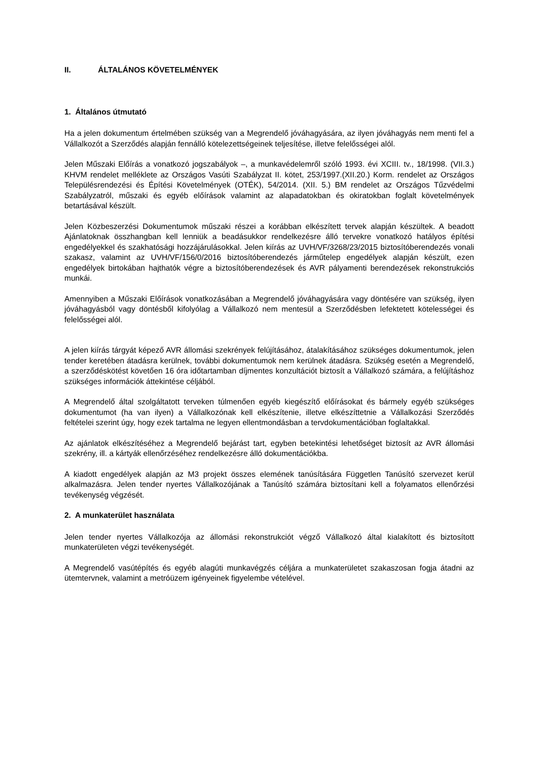II. ÁLTALÁNOS KÖVETELMÉNYEK
1. Általános útmutató
Ha a jelen dokumentum értelmében szükség van a Megrendelő jóváhagyására, az ilyen jóváhagyás nem menti fel a Vállalkozót a Szerződés alapján fennálló kötelezettségeinek teljesítése, illetve felelősségei alól.
Jelen Műszaki Előírás a vonatkozó jogszabályok –, a munkavédelemről szóló 1993. évi XCIII. tv., 18/1998. (VII.3.) KHVM rendelet melléklete az Országos Vasúti Szabályzat II. kötet, 253/1997.(XII.20.) Korm. rendelet az Országos Településrendezési és Építési Követelmények (OTÉK), 54/2014. (XII. 5.) BM rendelet az Országos Tűzvédelmi Szabályzatról, műszaki és egyéb előírások valamint az alapadatokban és okiratokban foglalt követelmények betartásával készült.
Jelen Közbeszerzési Dokumentumok műszaki részei a korábban elkészített tervek alapján készültek. A beadott Ajánlatoknak összhangban kell lenniük a beadásukkor rendelkezésre álló tervekre vonatkozó hatályos építési engedélyekkel és szakhatósági hozzájárulásokkal. Jelen kiírás az UVH/VF/3268/23/2015 biztosítóberendezés vonali szakasz, valamint az UVH/VF/156/0/2016 biztosítóberendezés járműtelep engedélyek alapján készült, ezen engedélyek birtokában hajthatók végre a biztosítóberendezések és AVR pályamenti berendezések rekonstrukciós munkái.
Amennyiben a Műszaki Előírások vonatkozásában a Megrendelő jóváhagyására vagy döntésére van szükség, ilyen jóváhagyásból vagy döntésből kifolyólag a Vállalkozó nem mentesül a Szerződésben lefektetett kötelességei és felelősségei alól.
A jelen kiírás tárgyát képező AVR állomási szekrények felújításához, átalakításához szükséges dokumentumok, jelen tender keretében átadásra kerülnek, további dokumentumok nem kerülnek átadásra. Szükség esetén a Megrendelő, a szerződéskötést követően 16 óra időtartamban díjmentes konzultációt biztosít a Vállalkozó számára, a felújításhoz szükséges információk áttekintése céljából.
A Megrendelő által szolgáltatott terveken túlmenően egyéb kiegészítő előírásokat és bármely egyéb szükséges dokumentumot (ha van ilyen) a Vállalkozónak kell elkészítenie, illetve elkészíttetnie a Vállalkozási Szerződés feltételei szerint úgy, hogy ezek tartalma ne legyen ellentmondásban a tervdokumentációban foglaltakkal.
Az ajánlatok elkészítéséhez a Megrendelő bejárást tart, egyben betekintési lehetőséget biztosít az AVR állomási szekrény, ill. a kártyák ellenőrzéséhez rendelkezésre álló dokumentációkba.
A kiadott engedélyek alapján az M3 projekt összes elemének tanúsítására Független Tanúsító szervezet kerül alkalmazásra. Jelen tender nyertes Vállalkozójának a Tanúsító számára biztosítani kell a folyamatos ellenőrzési tevékenység végzését.
2. A munkaterület használata
Jelen tender nyertes Vállalkozója az állomási rekonstrukciót végző Vállalkozó által kialakított és biztosított munkaterületen végzi tevékenységét.
A Megrendelő vasútépítés és egyéb alagúti munkavégzés céljára a munkaterületet szakaszosan fogja átadni az ütemtervnek, valamint a metróüzem igényeinek figyelembe vételével.